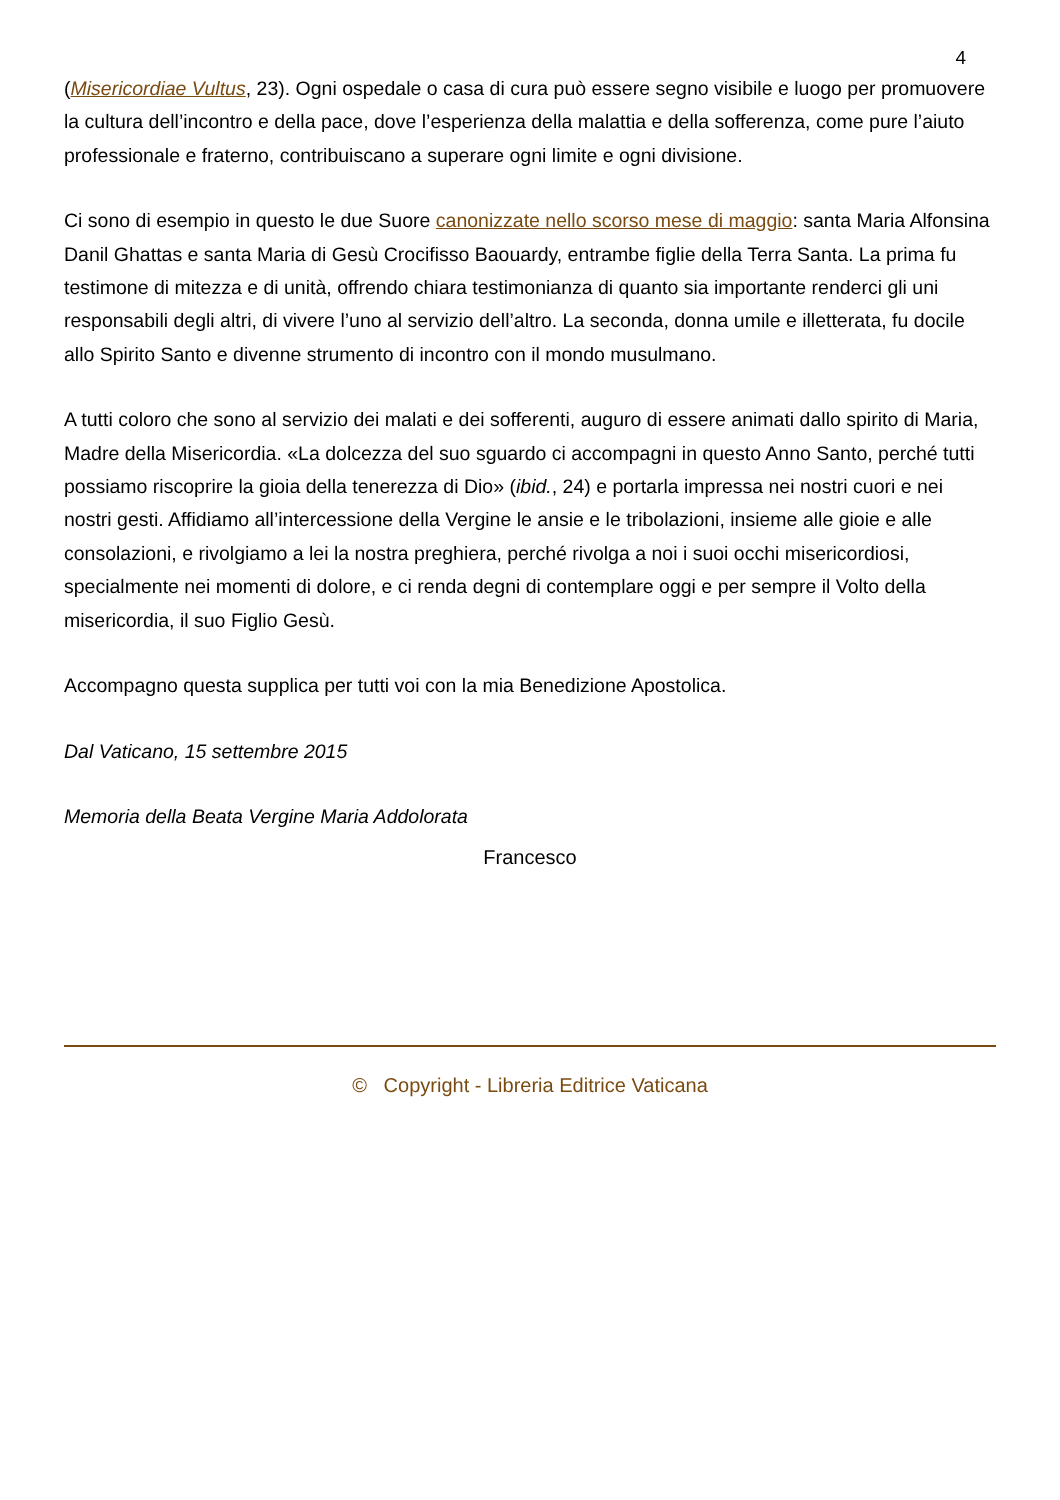4
(Misericordiae Vultus, 23). Ogni ospedale o casa di cura può essere segno visibile e luogo per promuovere la cultura dell’incontro e della pace, dove l’esperienza della malattia e della sofferenza, come pure l’aiuto professionale e fraterno, contribuiscano a superare ogni limite e ogni divisione.
Ci sono di esempio in questo le due Suore canonizzate nello scorso mese di maggio: santa Maria Alfonsina Danil Ghattas e santa Maria di Gesù Crocifisso Baouardy, entrambe figlie della Terra Santa. La prima fu testimone di mitezza e di unità, offrendo chiara testimonianza di quanto sia importante renderci gli uni responsabili degli altri, di vivere l’uno al servizio dell’altro. La seconda, donna umile e illetterata, fu docile allo Spirito Santo e divenne strumento di incontro con il mondo musulmano.
A tutti coloro che sono al servizio dei malati e dei sofferenti, auguro di essere animati dallo spirito di Maria, Madre della Misericordia. «La dolcezza del suo sguardo ci accompagni in questo Anno Santo, perché tutti possiamo riscoprire la gioia della tenerezza di Dio» (ibid., 24) e portarla impressa nei nostri cuori e nei nostri gesti. Affidiamo all’intercessione della Vergine le ansie e le tribolazioni, insieme alle gioie e alle consolazioni, e rivolgiamo a lei la nostra preghiera, perché rivolga a noi i suoi occhi misericordiosi, specialmente nei momenti di dolore, e ci renda degni di contemplare oggi e per sempre il Volto della misericordia, il suo Figlio Gesù.
Accompagno questa supplica per tutti voi con la mia Benedizione Apostolica.
Dal Vaticano, 15 settembre 2015
Memoria della Beata Vergine Maria Addolorata
Francesco
© Copyright - Libreria Editrice Vaticana